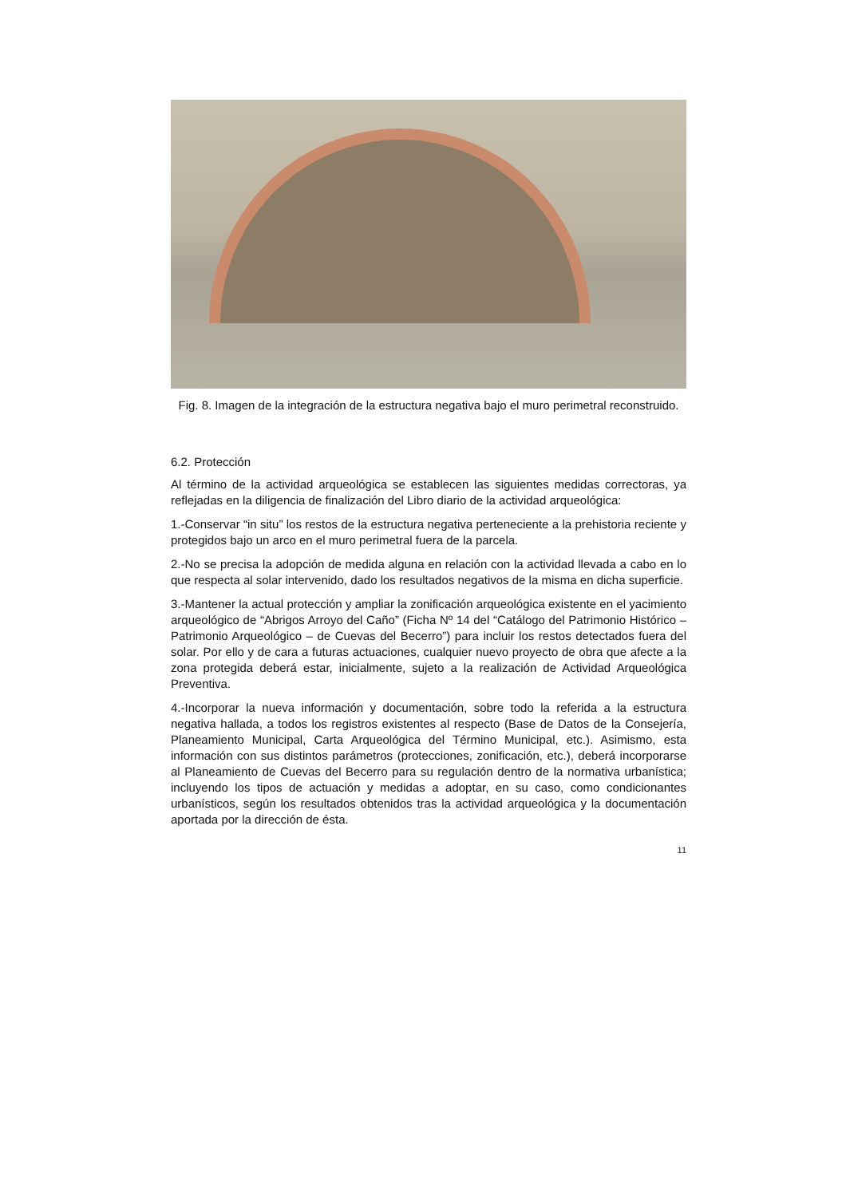Fig. 8. Imagen de la integración de la estructura negativa bajo el muro perimetral reconstruido.
6.2. Protección
Al término de la actividad arqueológica se establecen las siguientes medidas correctoras, ya reflejadas en la diligencia de finalización del Libro diario de la actividad arqueológica:
1.-Conservar “in situ” los restos de la estructura negativa perteneciente a la prehistoria reciente y protegidos bajo un arco en el muro perimetral fuera de la parcela.
2.-No se precisa la adopción de medida alguna en relación con la actividad llevada a cabo en lo que respecta al solar intervenido, dado los resultados negativos de la misma en dicha superficie.
3.-Mantener la actual protección y ampliar la zonificación arqueológica existente en el yacimiento arqueológico de “Abrigos Arroyo del Caño” (Ficha Nº 14 del “Catálogo del Patrimonio Histórico – Patrimonio Arqueológico – de Cuevas del Becerro”) para incluir los restos detectados fuera del solar. Por ello y de cara a futuras actuaciones, cualquier nuevo proyecto de obra que afecte a la zona protegida deberá estar, inicialmente, sujeto a la realización de Actividad Arqueológica Preventiva.
4.-Incorporar la nueva información y documentación, sobre todo la referida a la estructura negativa hallada, a todos los registros existentes al respecto (Base de Datos de la Consejería, Planeamiento Municipal, Carta Arqueológica del Término Municipal, etc.). Asimismo, esta información con sus distintos parámetros (protecciones, zonificación, etc.), deberá incorporarse al Planeamiento de Cuevas del Becerro para su regulación dentro de la normativa urbanística; incluyendo los tipos de actuación y medidas a adoptar, en su caso, como condicionantes urbanísticos, según los resultados obtenidos tras la actividad arqueológica y la documentación aportada por la dirección de ésta.
11